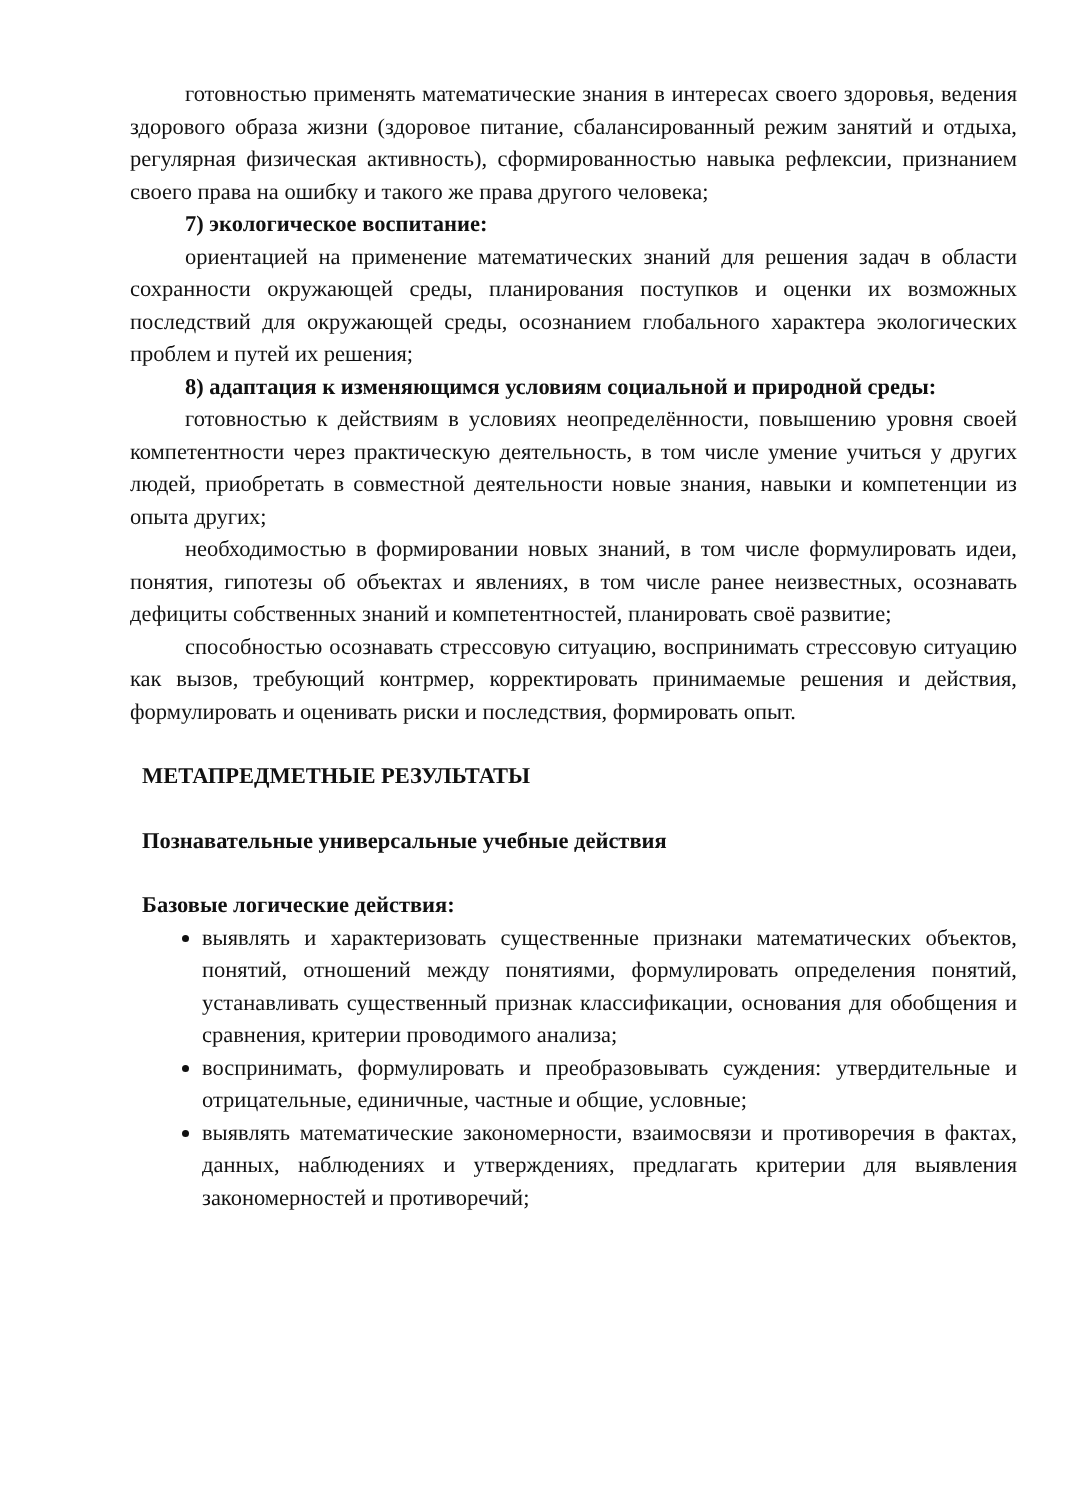готовностью применять математические знания в интересах своего здоровья, ведения здорового образа жизни (здоровое питание, сбалансированный режим занятий и отдыха, регулярная физическая активность), сформированностью навыка рефлексии, признанием своего права на ошибку и такого же права другого человека;
7) экологическое воспитание:
ориентацией на применение математических знаний для решения задач в области сохранности окружающей среды, планирования поступков и оценки их возможных последствий для окружающей среды, осознанием глобального характера экологических проблем и путей их решения;
8) адаптация к изменяющимся условиям социальной и природной среды:
готовностью к действиям в условиях неопределённости, повышению уровня своей компетентности через практическую деятельность, в том числе умение учиться у других людей, приобретать в совместной деятельности новые знания, навыки и компетенции из опыта других;
необходимостью в формировании новых знаний, в том числе формулировать идеи, понятия, гипотезы об объектах и явлениях, в том числе ранее неизвестных, осознавать дефициты собственных знаний и компетентностей, планировать своё развитие;
способностью осознавать стрессовую ситуацию, воспринимать стрессовую ситуацию как вызов, требующий контрмер, корректировать принимаемые решения и действия, формулировать и оценивать риски и последствия, формировать опыт.
МЕТАПРЕДМЕТНЫЕ РЕЗУЛЬТАТЫ
Познавательные универсальные учебные действия
Базовые логические действия:
выявлять и характеризовать существенные признаки математических объектов, понятий, отношений между понятиями, формулировать определения понятий, устанавливать существенный признак классификации, основания для обобщения и сравнения, критерии проводимого анализа;
воспринимать, формулировать и преобразовывать суждения: утвердительные и отрицательные, единичные, частные и общие, условные;
выявлять математические закономерности, взаимосвязи и противоречия в фактах, данных, наблюдениях и утверждениях, предлагать критерии для выявления закономерностей и противоречий;